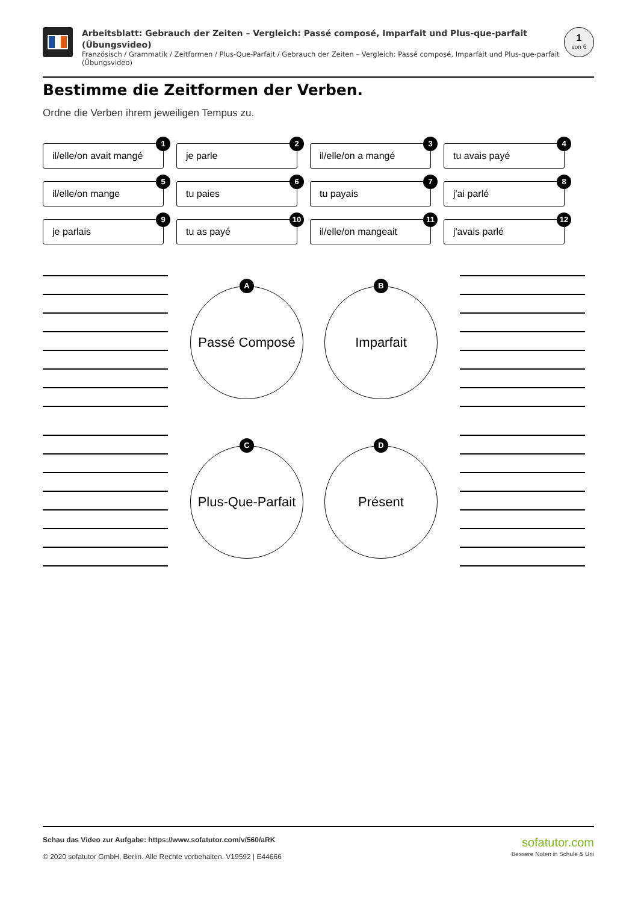Arbeitsblatt: Gebrauch der Zeiten – Vergleich: Passé composé, Imparfait und Plus-que-parfait (Übungsvideo)
Französisch / Grammatik / Zeitformen / Plus-Que-Parfait / Gebrauch der Zeiten – Vergleich: Passé composé, Imparfait und Plus-que-parfait (Übungsvideo)
1
von 6
Bestimme die Zeitformen der Verben.
Ordne die Verben ihrem jeweiligen Tempus zu.
il/elle/on avait mangé
1
je parle
2
il/elle/on a mangé
3
tu avais payé
4
il/elle/on mange
5
tu paies
6
tu payais
7
j'ai parlé
8
je parlais
9
tu as payé
10
il/elle/on mangeait
11
j'avais parlé
12
A
Passé Composé
B
Imparfait
C
Plus-Que-Parfait
D
Présent
Schau das Video zur Aufgabe: https://www.sofatutor.com/v/560/aRK
© 2020 sofatutor GmbH, Berlin. Alle Rechte vorbehalten. V19592 | E44666
sofatutor.com
Bessere Noten in Schule & Uni